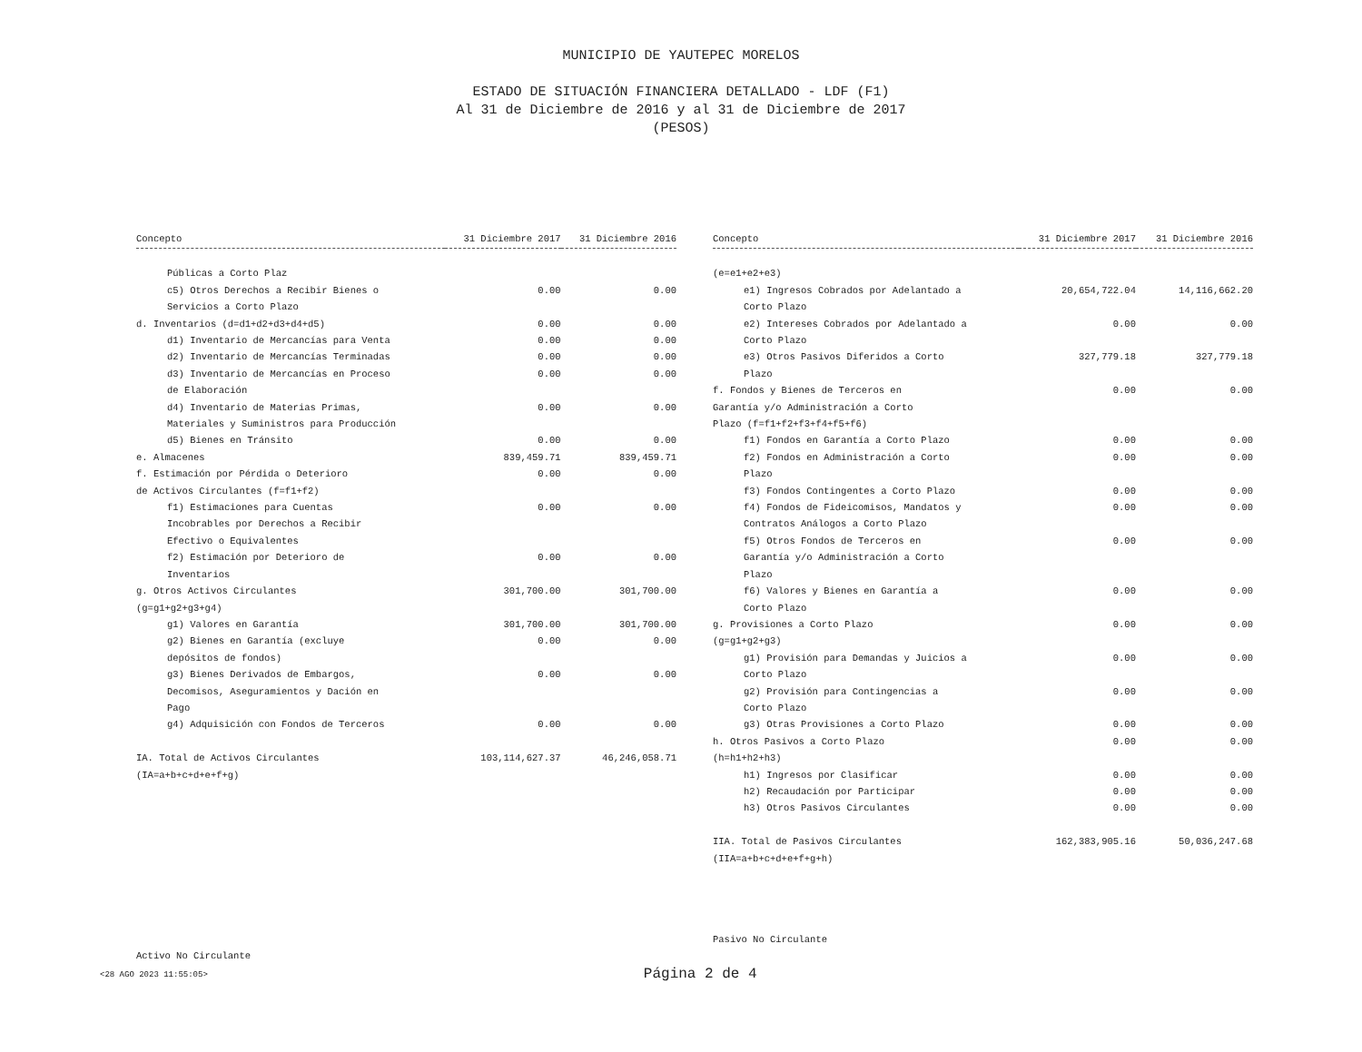MUNICIPIO DE YAUTEPEC MORELOS
ESTADO DE SITUACIÓN FINANCIERA DETALLADO - LDF (F1)
Al 31 de Diciembre de 2016 y al 31 de Diciembre de 2017
(PESOS)
| Concepto | 31 Diciembre 2017 | 31 Diciembre 2016 |
| --- | --- | --- |
| Públicas a Corto Plaz | | |
| c5) Otros Derechos a Recibir Bienes o Servicios a Corto Plazo | 0.00 | 0.00 |
| d. Inventarios (d=d1+d2+d3+d4+d5) | 0.00 | 0.00 |
| d1) Inventario de Mercancías para Venta | 0.00 | 0.00 |
| d2) Inventario de Mercancías Terminadas | 0.00 | 0.00 |
| d3) Inventario de Mercancías en Proceso de Elaboración | 0.00 | 0.00 |
| d4) Inventario de Materias Primas, Materiales y Suministros para Producción | 0.00 | 0.00 |
| d5) Bienes en Tránsito | 0.00 | 0.00 |
| e. Almacenes | 839,459.71 | 839,459.71 |
| f. Estimación por Pérdida o Deterioro de Activos Circulantes (f=f1+f2) | 0.00 | 0.00 |
| f1) Estimaciones para Cuentas Incobrables por Derechos a Recibir Efectivo o Equivalentes | 0.00 | 0.00 |
| f2) Estimación por Deterioro de Inventarios | 0.00 | 0.00 |
| g. Otros Activos Circulantes (g=g1+g2+g3+g4) | 301,700.00 | 301,700.00 |
| g1) Valores en Garantía | 301,700.00 | 301,700.00 |
| g2) Bienes en Garantía (excluye depósitos de fondos) | 0.00 | 0.00 |
| g3) Bienes Derivados de Embargos, Decomisos, Aseguramientos y Dación en Pago | 0.00 | 0.00 |
| g4) Adquisición con Fondos de Terceros | 0.00 | 0.00 |
| IA. Total de Activos Circulantes (IA=a+b+c+d+e+f+g) | 103,114,627.37 | 46,246,058.71 |
Activo No Circulante
| Concepto | 31 Diciembre 2017 | 31 Diciembre 2016 |
| --- | --- | --- |
| (e=e1+e2+e3) | | |
| e1) Ingresos Cobrados por Adelantado a Corto Plazo | 20,654,722.04 | 14,116,662.20 |
| e2) Intereses Cobrados por Adelantado a Corto Plazo | 0.00 | 0.00 |
| e3) Otros Pasivos Diferidos a Corto Plazo | 327,779.18 | 327,779.18 |
| f. Fondos y Bienes de Terceros en Garantía y/o Administración a Corto Plazo (f=f1+f2+f3+f4+f5+f6) | 0.00 | 0.00 |
| f1) Fondos en Garantía a Corto Plazo | 0.00 | 0.00 |
| f2) Fondos en Administración a Corto Plazo | 0.00 | 0.00 |
| f3) Fondos Contingentes a Corto Plazo | 0.00 | 0.00 |
| f4) Fondos de Fideicomisos, Mandatos y Contratos Análogos a Corto Plazo | 0.00 | 0.00 |
| f5) Otros Fondos de Terceros en Garantía y/o Administración a Corto Plazo | 0.00 | 0.00 |
| f6) Valores y Bienes en Garantía a Corto Plazo | 0.00 | 0.00 |
| g. Provisiones a Corto Plazo (g=g1+g2+g3) | 0.00 | 0.00 |
| g1) Provisión para Demandas y Juicios a Corto Plazo | 0.00 | 0.00 |
| g2) Provisión para Contingencias a Corto Plazo | 0.00 | 0.00 |
| g3) Otras Provisiones a Corto Plazo | 0.00 | 0.00 |
| h. Otros Pasivos a Corto Plazo (h=h1+h2+h3) | 0.00 | 0.00 |
| h1) Ingresos por Clasificar | 0.00 | 0.00 |
| h2) Recaudación por Participar | 0.00 | 0.00 |
| h3) Otros Pasivos Circulantes | 0.00 | 0.00 |
| IIA. Total de Pasivos Circulantes (IIA=a+b+c+d+e+f+g+h) | 162,383,905.16 | 50,036,247.68 |
Pasivo No Circulante
<28 AGO 2023 11:55:05> Página 2 de 4